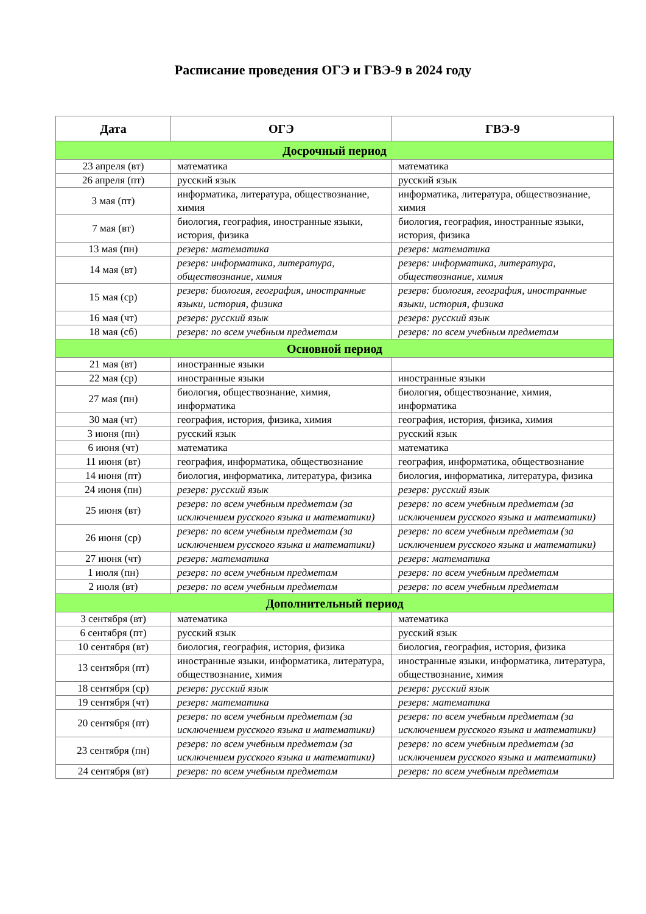Расписание проведения ОГЭ и ГВЭ-9 в 2024 году
| Дата | ОГЭ | ГВЭ-9 |
| --- | --- | --- |
| Досрочный период | | |
| 23 апреля (вт) | математика | математика |
| 26 апреля (пт) | русский язык | русский язык |
| 3 мая (пт) | информатика, литература, обществознание, химия | информатика, литература, обществознание, химия |
| 7 мая (вт) | биология, география, иностранные языки, история, физика | биология, география, иностранные языки, история, физика |
| 13 мая (пн) | резерв: математика | резерв: математика |
| 14 мая (вт) | резерв: информатика, литература, обществознание, химия | резерв: информатика, литература, обществознание, химия |
| 15 мая (ср) | резерв: биология, география, иностранные языки, история, физика | резерв: биология, география, иностранные языки, история, физика |
| 16 мая (чт) | резерв: русский язык | резерв: русский язык |
| 18 мая (сб) | резерв: по всем учебным предметам | резерв: по всем учебным предметам |
| Основной период | | |
| 21 мая (вт) | иностранные языки | |
| 22 мая (ср) | иностранные языки | иностранные языки |
| 27 мая (пн) | биология, обществознание, химия, информатика | биология, обществознание, химия, информатика |
| 30 мая (чт) | география, история, физика, химия | география, история, физика, химия |
| 3 июня (пн) | русский язык | русский язык |
| 6 июня (чт) | математика | математика |
| 11 июня (вт) | география, информатика, обществознание | география, информатика, обществознание |
| 14 июня (пт) | биология, информатика, литература, физика | биология, информатика, литература, физика |
| 24 июня (пн) | резерв: русский язык | резерв: русский язык |
| 25 июня (вт) | резерв: по всем учебным предметам (за исключением русского языка и математики) | резерв: по всем учебным предметам (за исключением русского языка и математики) |
| 26 июня (ср) | резерв: по всем учебным предметам (за исключением русского языка и математики) | резерв: по всем учебным предметам (за исключением русского языка и математики) |
| 27 июня (чт) | резерв: математика | резерв: математика |
| 1 июля (пн) | резерв: по всем учебным предметам | резерв: по всем учебным предметам |
| 2 июля (вт) | резерв: по всем учебным предметам | резерв: по всем учебным предметам |
| Дополнительный период | | |
| 3 сентября (вт) | математика | математика |
| 6 сентября (пт) | русский язык | русский язык |
| 10 сентября (вт) | биология, география, история, физика | биология, география, история, физика |
| 13 сентября (пт) | иностранные языки, информатика, литература, обществознание, химия | иностранные языки, информатика, литература, обществознание, химия |
| 18 сентября (ср) | резерв: русский язык | резерв: русский язык |
| 19 сентября (чт) | резерв: математика | резерв: математика |
| 20 сентября (пт) | резерв: по всем учебным предметам (за исключением русского языка и математики) | резерв: по всем учебным предметам (за исключением русского языка и математики) |
| 23 сентября (пн) | резерв: по всем учебным предметам (за исключением русского языка и математики) | резерв: по всем учебным предметам (за исключением русского языка и математики) |
| 24 сентября (вт) | резерв: по всем учебным предметам | резерв: по всем учебным предметам |